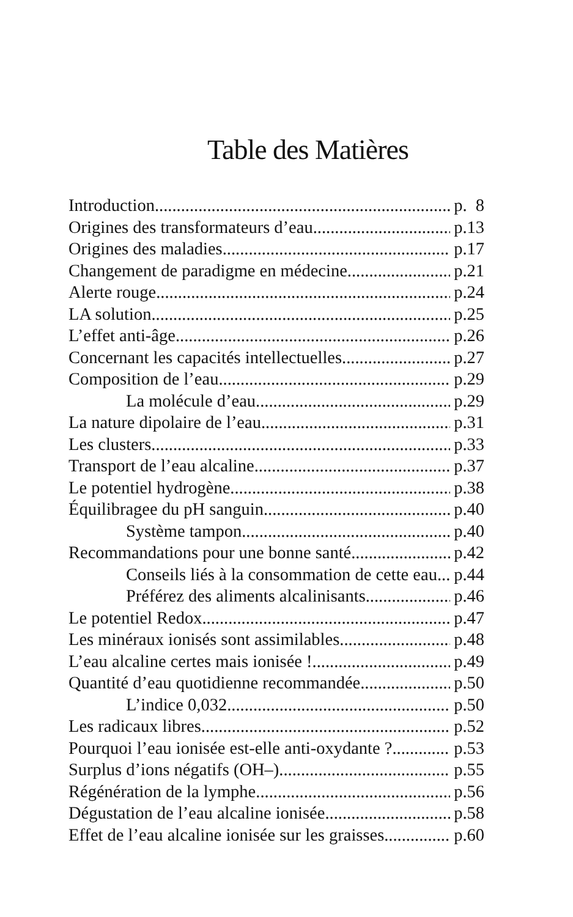Table des Matières
Introduction p. 8
Origines des transformateurs d’eau p.13
Origines des maladies p.17
Changement de paradigme en médecine p.21
Alerte rouge p.24
LA solution p.25
L’effet anti-âge p.26
Concernant les capacités intellectuelles p.27
Composition de l’eau p.29
La molécule d’eau. p.29
La nature dipolaire de l’eau p.31
Les clusters p.33
Transport de l’eau alcaline p.37
Le potentiel hydrogène p.38
Équilibragee du pH sanguin p.40
Système tampon p.40
Recommandations pour une bonne santé p.42
Conseils liés à la consommation de cette eau p.44
Préférez des aliments alcalinisants p.46
Le potentiel Redox p.47
Les minéraux ionisés sont assimilables p.48
L’eau alcaline certes mais ionisée ! p.49
Quantité d’eau quotidienne recommandée p.50
L’indice 0,032 p.50
Les radicaux libres p.52
Pourquoi l’eau ionisée est-elle anti-oxydante ? p.53
Surplus d’ions négatifs (OH–) p.55
Régénération de la lymphe p.56
Dégustation de l’eau alcaline ionisée p.58
Effet de l’eau alcaline ionisée sur les graisses p.60